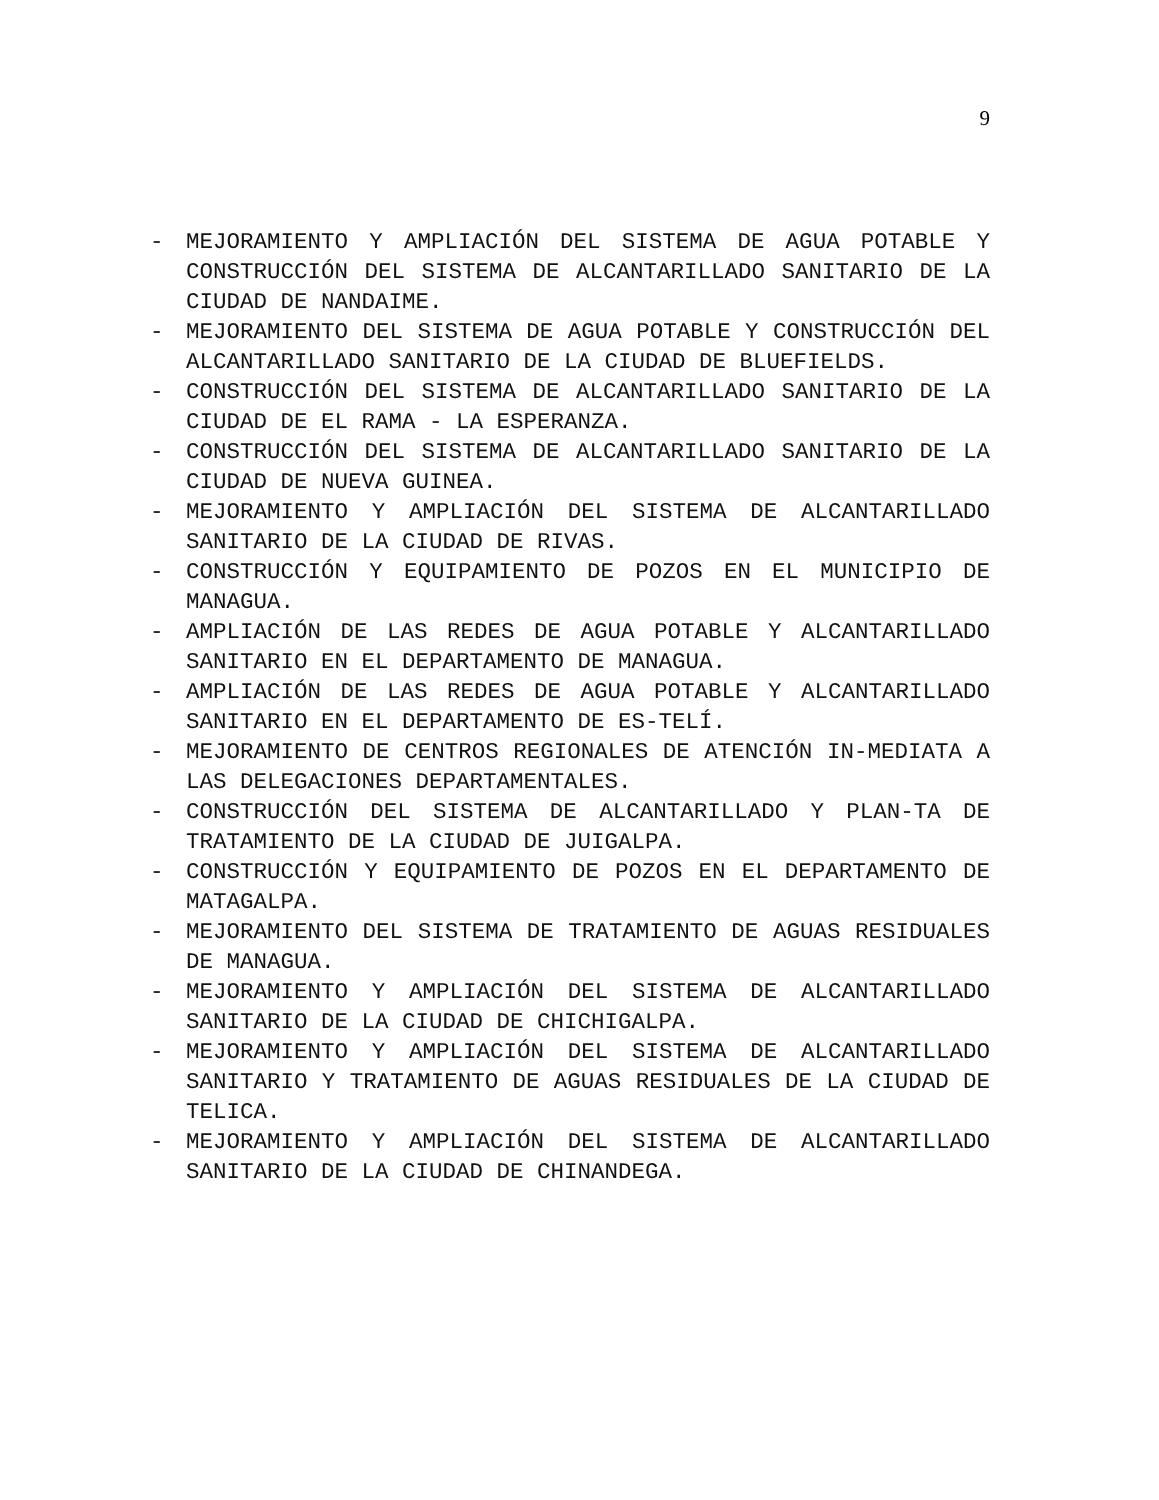9
- MEJORAMIENTO Y AMPLIACIÓN DEL SISTEMA DE AGUA POTABLE Y CONSTRUCCIÓN DEL SISTEMA DE ALCANTARILLADO SANITARIO DE LA CIUDAD DE NANDAIME.
- MEJORAMIENTO DEL SISTEMA DE AGUA POTABLE Y CONSTRUCCIÓN DEL ALCANTARILLADO SANITARIO DE LA CIUDAD DE BLUEFIELDS.
- CONSTRUCCIÓN DEL SISTEMA DE ALCANTARILLADO SANITARIO DE LA CIUDAD DE EL RAMA - LA ESPERANZA.
- CONSTRUCCIÓN DEL SISTEMA DE ALCANTARILLADO SANITARIO DE LA CIUDAD DE NUEVA GUINEA.
- MEJORAMIENTO Y AMPLIACIÓN DEL SISTEMA DE ALCANTARILLADO SANITARIO DE LA CIUDAD DE RIVAS.
- CONSTRUCCIÓN Y EQUIPAMIENTO DE POZOS EN EL MUNICIPIO DE MANAGUA.
- AMPLIACIÓN DE LAS REDES DE AGUA POTABLE Y ALCANTARILLADO SANITARIO EN EL DEPARTAMENTO DE MANAGUA.
- AMPLIACIÓN DE LAS REDES DE AGUA POTABLE Y ALCANTARILLADO SANITARIO EN EL DEPARTAMENTO DE ES-TELÍ.
- MEJORAMIENTO DE CENTROS REGIONALES DE ATENCIÓN IN-MEDIATA A LAS DELEGACIONES DEPARTAMENTALES.
- CONSTRUCCIÓN DEL SISTEMA DE ALCANTARILLADO Y PLAN-TA DE TRATAMIENTO DE LA CIUDAD DE JUIGALPA.
- CONSTRUCCIÓN Y EQUIPAMIENTO DE POZOS EN EL DEPARTAMENTO DE MATAGALPA.
- MEJORAMIENTO DEL SISTEMA DE TRATAMIENTO DE AGUAS RESIDUALES DE MANAGUA.
- MEJORAMIENTO Y AMPLIACIÓN DEL SISTEMA DE ALCANTARILLADO SANITARIO DE LA CIUDAD DE CHICHIGALPA.
- MEJORAMIENTO Y AMPLIACIÓN DEL SISTEMA DE ALCANTARILLADO SANITARIO Y TRATAMIENTO DE AGUAS RESIDUALES DE LA CIUDAD DE TELICA.
- MEJORAMIENTO Y AMPLIACIÓN DEL SISTEMA DE ALCANTARILLADO SANITARIO DE LA CIUDAD DE CHINANDEGA.